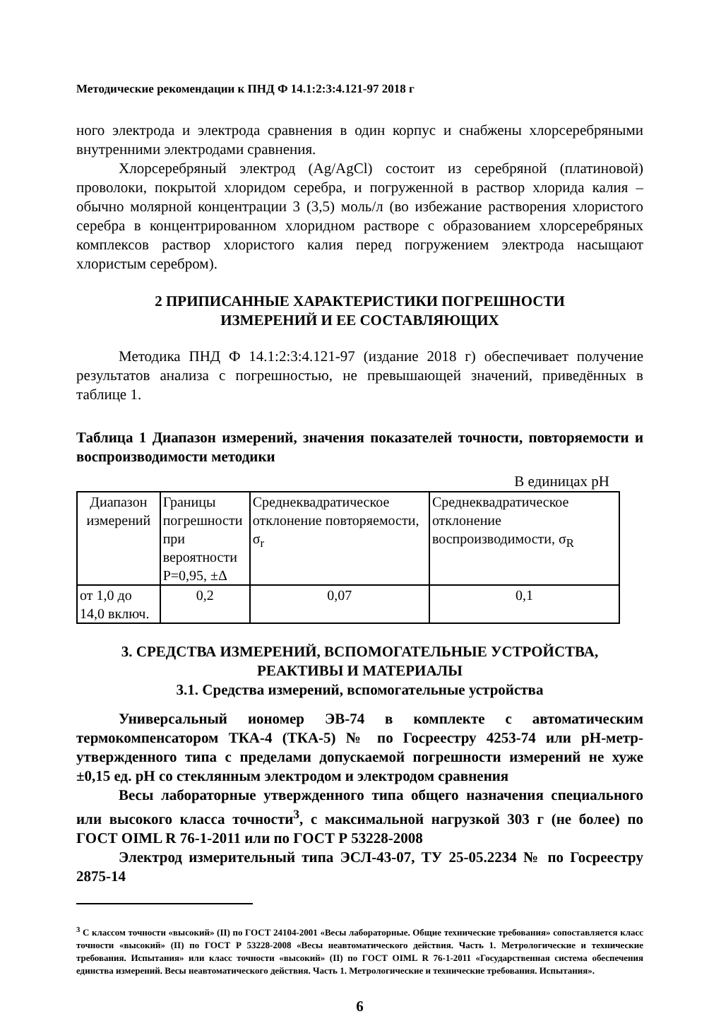Методические рекомендации к ПНД Ф 14.1:2:3:4.121-97 2018 г
ного электрода и электрода сравнения в один корпус и снабжены хлорсеребряными внутренними электродами сравнения.
Хлорсеребряный электрод (Ag/AgCl) состоит из серебряной (платиновой) проволоки, покрытой хлоридом серебра, и погруженной в раствор хлорида калия – обычно молярной концентрации 3 (3,5) моль/л (во избежание растворения хлористого серебра в концентрированном хлоридном растворе с образованием хлорсеребряных комплексов раствор хлористого калия перед погружением электрода насыщают хлористым серебром).
2 ПРИПИСАННЫЕ ХАРАКТЕРИСТИКИ ПОГРЕШНОСТИ
ИЗМЕРЕНИЙ И ЕЕ СОСТАВЛЯЮЩИХ
Методика ПНД Ф 14.1:2:3:4.121-97 (издание 2018 г) обеспечивает получение результатов анализа с погрешностью, не превышающей значений, приведённых в таблице 1.
Таблица 1 Диапазон измерений, значения показателей точности, повторяемости и воспроизводимости методики
В единицах pH
| Диапазон измерений | Границы погрешности при вероятности P=0,95, ±Δ | Среднеквадратическое отклонение повторяемости, σ<sub>r</sub> | Среднеквадратическое отклонение воспроизводимости, σ<sub>R</sub> |
| от 1,0 до 14,0 включ. | 0,2 | 0,07 | 0,1 |
3. СРЕДСТВА ИЗМЕРЕНИЙ, ВСПОМОГАТЕЛЬНЫЕ УСТРОЙСТВА,
РЕАКТИВЫ И МАТЕРИАЛЫ
3.1. Средства измерений, вспомогательные устройства
Универсальный иономер ЭВ-74 в комплекте с автоматическим термокомпенсатором ТКА-4 (ТКА-5) № по Госреестру 4253-74 или pH-метр- утвержденного типа с пределами допускаемой погрешности измерений не хуже ±0,15 ед. pH со стеклянным электродом и электродом сравнения
Весы лабораторные утвержденного типа общего назначения специального или высокого класса точности<sup>3</sup>, с максимальной нагрузкой 303 г (не более) по ГОСТ OIML R 76-1-2011 или по ГОСТ Р 53228-2008
Электрод измерительный типа ЭСЛ-43-07, ТУ 25-05.2234 № по Госреестру 2875-14
<sup>3</sup> С классом точности «высокий» (II) по ГОСТ 24104-2001 «Весы лабораторные. Общие технические требования» сопоставляется класс точности «высокий» (II) по ГОСТ Р 53228-2008 «Весы неавтоматического действия. Часть 1. Метрологические и технические требования. Испытания» или класс точности «высокий» (II) по ГОСТ OIML R 76-1-2011 «Государственная система обеспечения единства измерений. Весы неавтоматического действия. Часть 1. Метрологические и технические требования. Испытания».
6